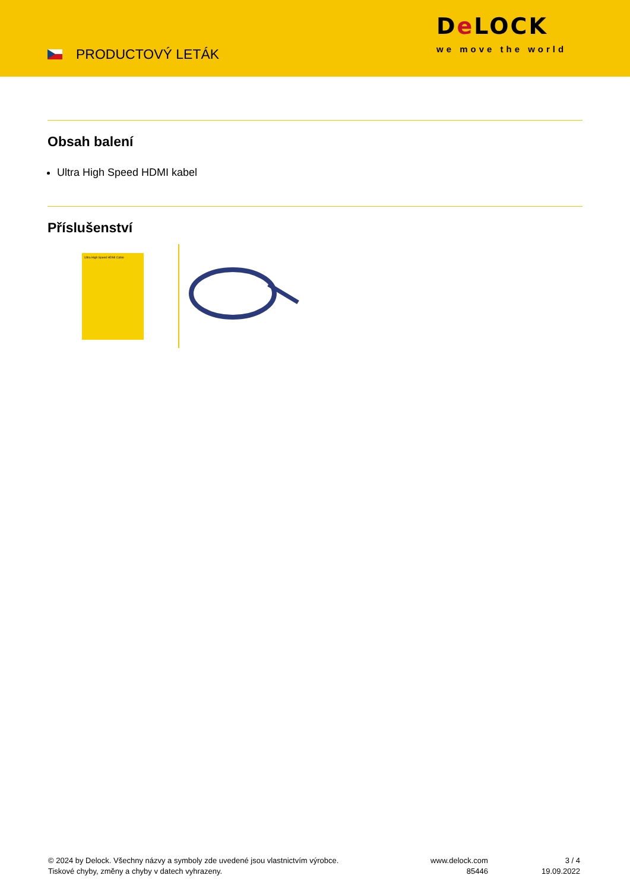PRODUCTOVÝ LETÁK
De LOCK
we move the world
Obsah balení
Ultra High Speed HDMI kabel
Příslušenství
Ultra High Speed HDMI Cable
© 2024 by Delock. Všechny názvy a symboly zde uvedené jsou vlastnictvím výrobce.
Tiskové chyby, změny a chyby v datech vyhrazeny.
www.delock.com
85446
3 / 4
19.09.2022